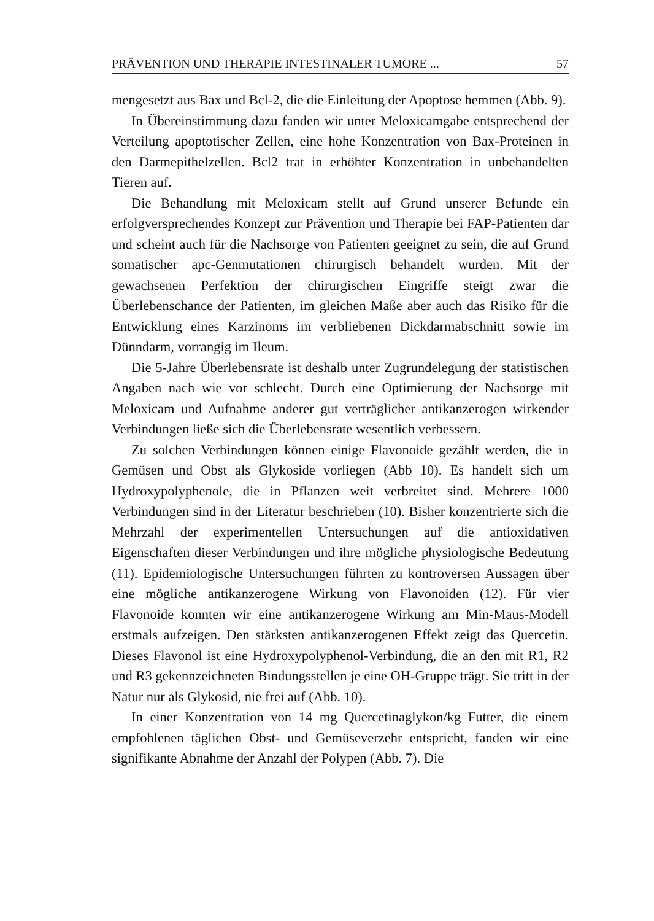PRÄVENTION UND THERAPIE INTESTINALER TUMORE ... 57
mengesetzt aus Bax und Bcl-2, die die Einleitung der Apoptose hemmen (Abb. 9).
In Übereinstimmung dazu fanden wir unter Meloxicamgabe entsprechend der Verteilung apoptotischer Zellen, eine hohe Konzentration von Bax-Proteinen in den Darmepithelzellen. Bcl2 trat in erhöhter Konzentration in unbehandelten Tieren auf.
Die Behandlung mit Meloxicam stellt auf Grund unserer Befunde ein erfolgversprechendes Konzept zur Prävention und Therapie bei FAP-Patienten dar und scheint auch für die Nachsorge von Patienten geeignet zu sein, die auf Grund somatischer apc-Genmutationen chirurgisch behandelt wurden. Mit der gewachsenen Perfektion der chirurgischen Eingriffe steigt zwar die Überlebenschance der Patienten, im gleichen Maße aber auch das Risiko für die Entwicklung eines Karzinoms im verbliebenen Dickdarmabschnitt sowie im Dünndarm, vorrangig im Ileum.
Die 5-Jahre Überlebensrate ist deshalb unter Zugrundelegung der statistischen Angaben nach wie vor schlecht. Durch eine Optimierung der Nachsorge mit Meloxicam und Aufnahme anderer gut verträglicher antikanzerogen wirkender Verbindungen ließe sich die Überlebensrate wesentlich verbessern.
Zu solchen Verbindungen können einige Flavonoide gezählt werden, die in Gemüsen und Obst als Glykoside vorliegen (Abb 10). Es handelt sich um Hydroxypolyphenole, die in Pflanzen weit verbreitet sind. Mehrere 1000 Verbindungen sind in der Literatur beschrieben (10). Bisher konzentrierte sich die Mehrzahl der experimentellen Untersuchungen auf die antioxidativen Eigenschaften dieser Verbindungen und ihre mögliche physiologische Bedeutung (11). Epidemiologische Untersuchungen führten zu kontroversen Aussagen über eine mögliche antikanzerogene Wirkung von Flavonoiden (12). Für vier Flavonoide konnten wir eine antikanzerogene Wirkung am Min-Maus-Modell erstmals aufzeigen. Den stärksten antikanzerogenen Effekt zeigt das Quercetin. Dieses Flavonol ist eine Hydroxypolyphenol-Verbindung, die an den mit R1, R2 und R3 gekennzeichneten Bindungsstellen je eine OH-Gruppe trägt. Sie tritt in der Natur nur als Glykosid, nie frei auf (Abb. 10).
In einer Konzentration von 14 mg Quercetinaglykon/kg Futter, die einem empfohlenen täglichen Obst- und Gemüseverzehr entspricht, fanden wir eine signifikante Abnahme der Anzahl der Polypen (Abb. 7). Die